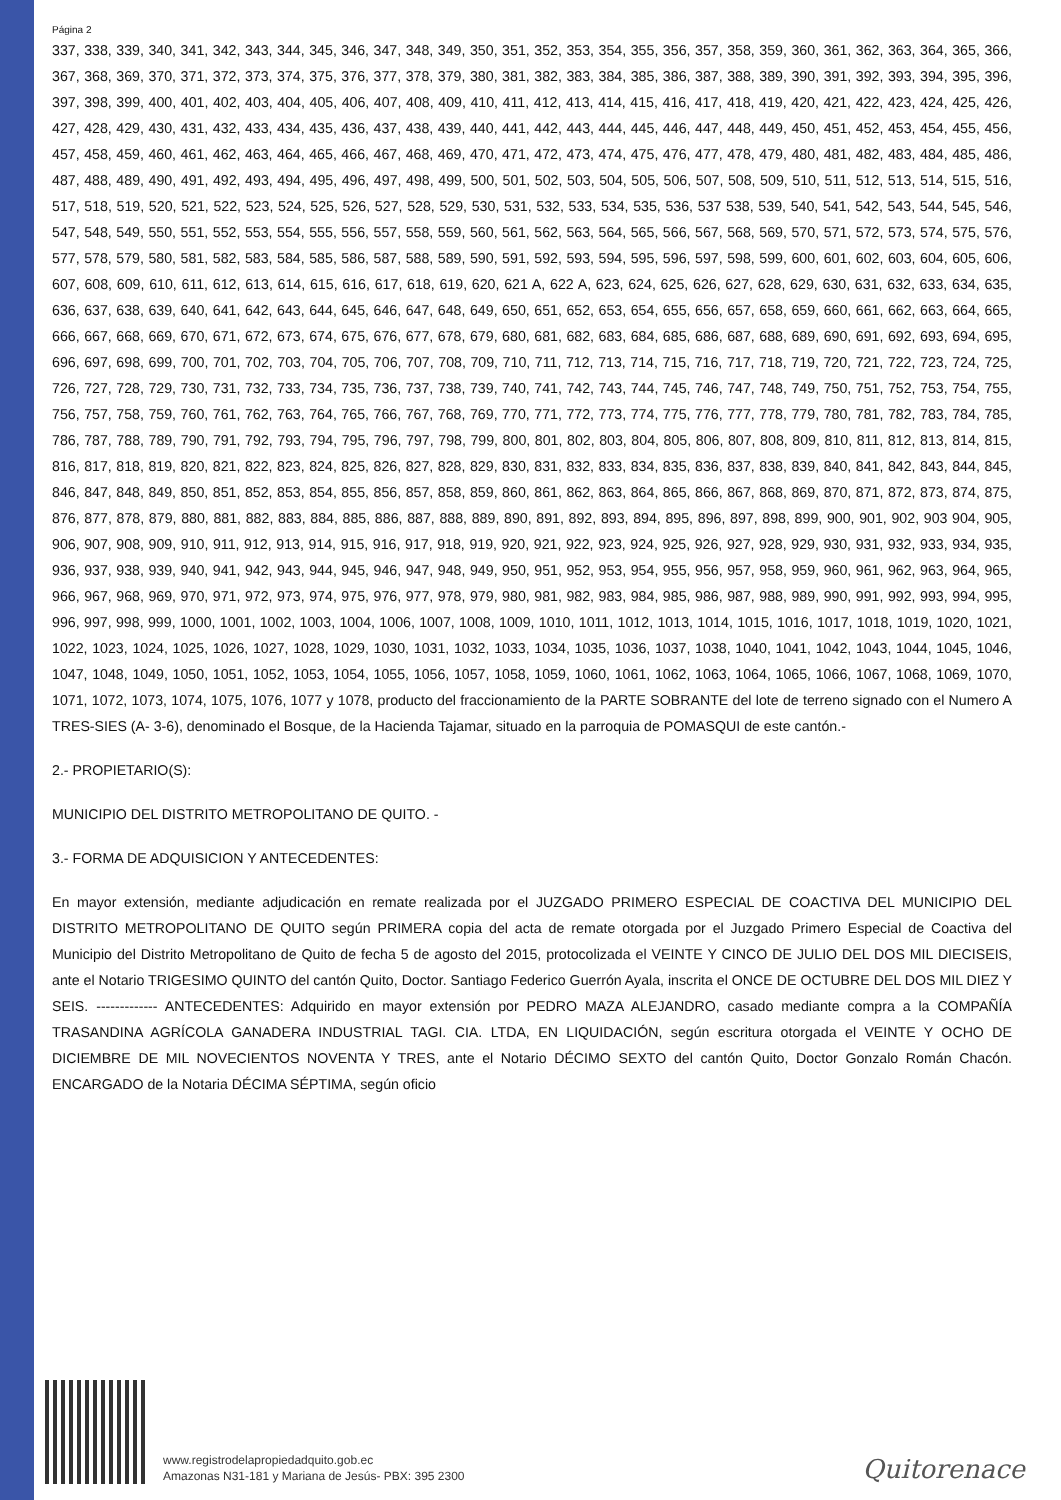Página 2
337, 338, 339, 340, 341, 342, 343, 344, 345, 346, 347, 348, 349, 350, 351, 352, 353, 354, 355, 356, 357, 358, 359, 360, 361, 362, 363, 364, 365, 366, 367, 368, 369, 370, 371, 372, 373, 374, 375, 376, 377, 378, 379, 380, 381, 382, 383, 384, 385, 386, 387, 388, 389, 390, 391, 392, 393, 394, 395, 396, 397, 398, 399, 400, 401, 402, 403, 404, 405, 406, 407, 408, 409, 410, 411, 412, 413, 414, 415, 416, 417, 418, 419, 420, 421, 422, 423, 424, 425, 426, 427, 428, 429, 430, 431, 432, 433, 434, 435, 436, 437, 438, 439, 440, 441, 442, 443, 444, 445, 446, 447, 448, 449, 450, 451, 452, 453, 454, 455, 456, 457, 458, 459, 460, 461, 462, 463, 464, 465, 466, 467, 468, 469, 470, 471, 472, 473, 474, 475, 476, 477, 478, 479, 480, 481, 482, 483, 484, 485, 486, 487, 488, 489, 490, 491, 492, 493, 494, 495, 496, 497, 498, 499, 500, 501, 502, 503, 504, 505, 506, 507, 508, 509, 510, 511, 512, 513, 514, 515, 516, 517, 518, 519, 520, 521, 522, 523, 524, 525, 526, 527, 528, 529, 530, 531, 532, 533, 534, 535, 536, 537 538, 539, 540, 541, 542, 543, 544, 545, 546, 547, 548, 549, 550, 551, 552, 553, 554, 555, 556, 557, 558, 559, 560, 561, 562, 563, 564, 565, 566, 567, 568, 569, 570, 571, 572, 573, 574, 575, 576, 577, 578, 579, 580, 581, 582, 583, 584, 585, 586, 587, 588, 589, 590, 591, 592, 593, 594, 595, 596, 597, 598, 599, 600, 601, 602, 603, 604, 605, 606, 607, 608, 609, 610, 611, 612, 613, 614, 615, 616, 617, 618, 619, 620, 621 A, 622 A, 623, 624, 625, 626, 627, 628, 629, 630, 631, 632, 633, 634, 635, 636, 637, 638, 639, 640, 641, 642, 643, 644, 645, 646, 647, 648, 649, 650, 651, 652, 653, 654, 655, 656, 657, 658, 659, 660, 661, 662, 663, 664, 665, 666, 667, 668, 669, 670, 671, 672, 673, 674, 675, 676, 677, 678, 679, 680, 681, 682, 683, 684, 685, 686, 687, 688, 689, 690, 691, 692, 693, 694, 695, 696, 697, 698, 699, 700, 701, 702, 703, 704, 705, 706, 707, 708, 709, 710, 711, 712, 713, 714, 715, 716, 717, 718, 719, 720, 721, 722, 723, 724, 725, 726, 727, 728, 729, 730, 731, 732, 733, 734, 735, 736, 737, 738, 739, 740, 741, 742, 743, 744, 745, 746, 747, 748, 749, 750, 751, 752, 753, 754, 755, 756, 757, 758, 759, 760, 761, 762, 763, 764, 765, 766, 767, 768, 769, 770, 771, 772, 773, 774, 775, 776, 777, 778, 779, 780, 781, 782, 783, 784, 785, 786, 787, 788, 789, 790, 791, 792, 793, 794, 795, 796, 797, 798, 799, 800, 801, 802, 803, 804, 805, 806, 807, 808, 809, 810, 811, 812, 813, 814, 815, 816, 817, 818, 819, 820, 821, 822, 823, 824, 825, 826, 827, 828, 829, 830, 831, 832, 833, 834, 835, 836, 837, 838, 839, 840, 841, 842, 843, 844, 845, 846, 847, 848, 849, 850, 851, 852, 853, 854, 855, 856, 857, 858, 859, 860, 861, 862, 863, 864, 865, 866, 867, 868, 869, 870, 871, 872, 873, 874, 875, 876, 877, 878, 879, 880, 881, 882, 883, 884, 885, 886, 887, 888, 889, 890, 891, 892, 893, 894, 895, 896, 897, 898, 899, 900, 901, 902, 903 904, 905, 906, 907, 908, 909, 910, 911, 912, 913, 914, 915, 916, 917, 918, 919, 920, 921, 922, 923, 924, 925, 926, 927, 928, 929, 930, 931, 932, 933, 934, 935, 936, 937, 938, 939, 940, 941, 942, 943, 944, 945, 946, 947, 948, 949, 950, 951, 952, 953, 954, 955, 956, 957, 958, 959, 960, 961, 962, 963, 964, 965, 966, 967, 968, 969, 970, 971, 972, 973, 974, 975, 976, 977, 978, 979, 980, 981, 982, 983, 984, 985, 986, 987, 988, 989, 990, 991, 992, 993, 994, 995, 996, 997, 998, 999, 1000, 1001, 1002, 1003, 1004, 1006, 1007, 1008, 1009, 1010, 1011, 1012, 1013, 1014, 1015, 1016, 1017, 1018, 1019, 1020, 1021, 1022, 1023, 1024, 1025, 1026, 1027, 1028, 1029, 1030, 1031, 1032, 1033, 1034, 1035, 1036, 1037, 1038, 1040, 1041, 1042, 1043, 1044, 1045, 1046, 1047, 1048, 1049, 1050, 1051, 1052, 1053, 1054, 1055, 1056, 1057, 1058, 1059, 1060, 1061, 1062, 1063, 1064, 1065, 1066, 1067, 1068, 1069, 1070, 1071, 1072, 1073, 1074, 1075, 1076, 1077 y 1078, producto del fraccionamiento de la PARTE SOBRANTE del lote de terreno signado con el Numero A TRES-SIES (A- 3-6), denominado el Bosque, de la Hacienda Tajamar, situado en la parroquia de POMASQUI de este cantón.-
2.- PROPIETARIO(S):
MUNICIPIO DEL DISTRITO METROPOLITANO DE QUITO. -
3.- FORMA DE ADQUISICION Y ANTECEDENTES:
En mayor extensión, mediante adjudicación en remate realizada por el JUZGADO PRIMERO ESPECIAL DE COACTIVA DEL MUNICIPIO DEL DISTRITO METROPOLITANO DE QUITO según PRIMERA copia del acta de remate otorgada por el Juzgado Primero Especial de Coactiva del Municipio del Distrito Metropolitano de Quito de fecha 5 de agosto del 2015, protocolizada el VEINTE Y CINCO DE JULIO DEL DOS MIL DIECISEIS, ante el Notario TRIGESIMO QUINTO del cantón Quito, Doctor. Santiago Federico Guerrón Ayala, inscrita el ONCE DE OCTUBRE DEL DOS MIL DIEZ Y SEIS. ------------- ANTECEDENTES: Adquirido en mayor extensión por PEDRO MAZA ALEJANDRO, casado mediante compra a la COMPAÑÍA TRASANDINA AGRÍCOLA GANADERA INDUSTRIAL TAGI. CIA. LTDA, EN LIQUIDACIÓN, según escritura otorgada el VEINTE Y OCHO DE DICIEMBRE DE MIL NOVECIENTOS NOVENTA Y TRES, ante el Notario DÉCIMO SEXTO del cantón Quito, Doctor Gonzalo Román Chacón. ENCARGADO de la Notaria DÉCIMA SÉPTIMA, según oficio
www.registrodelapropiedadquito.gob.ec
Amazonas N31-181 y Mariana de Jesús- PBX: 395 2300
Quitorenace